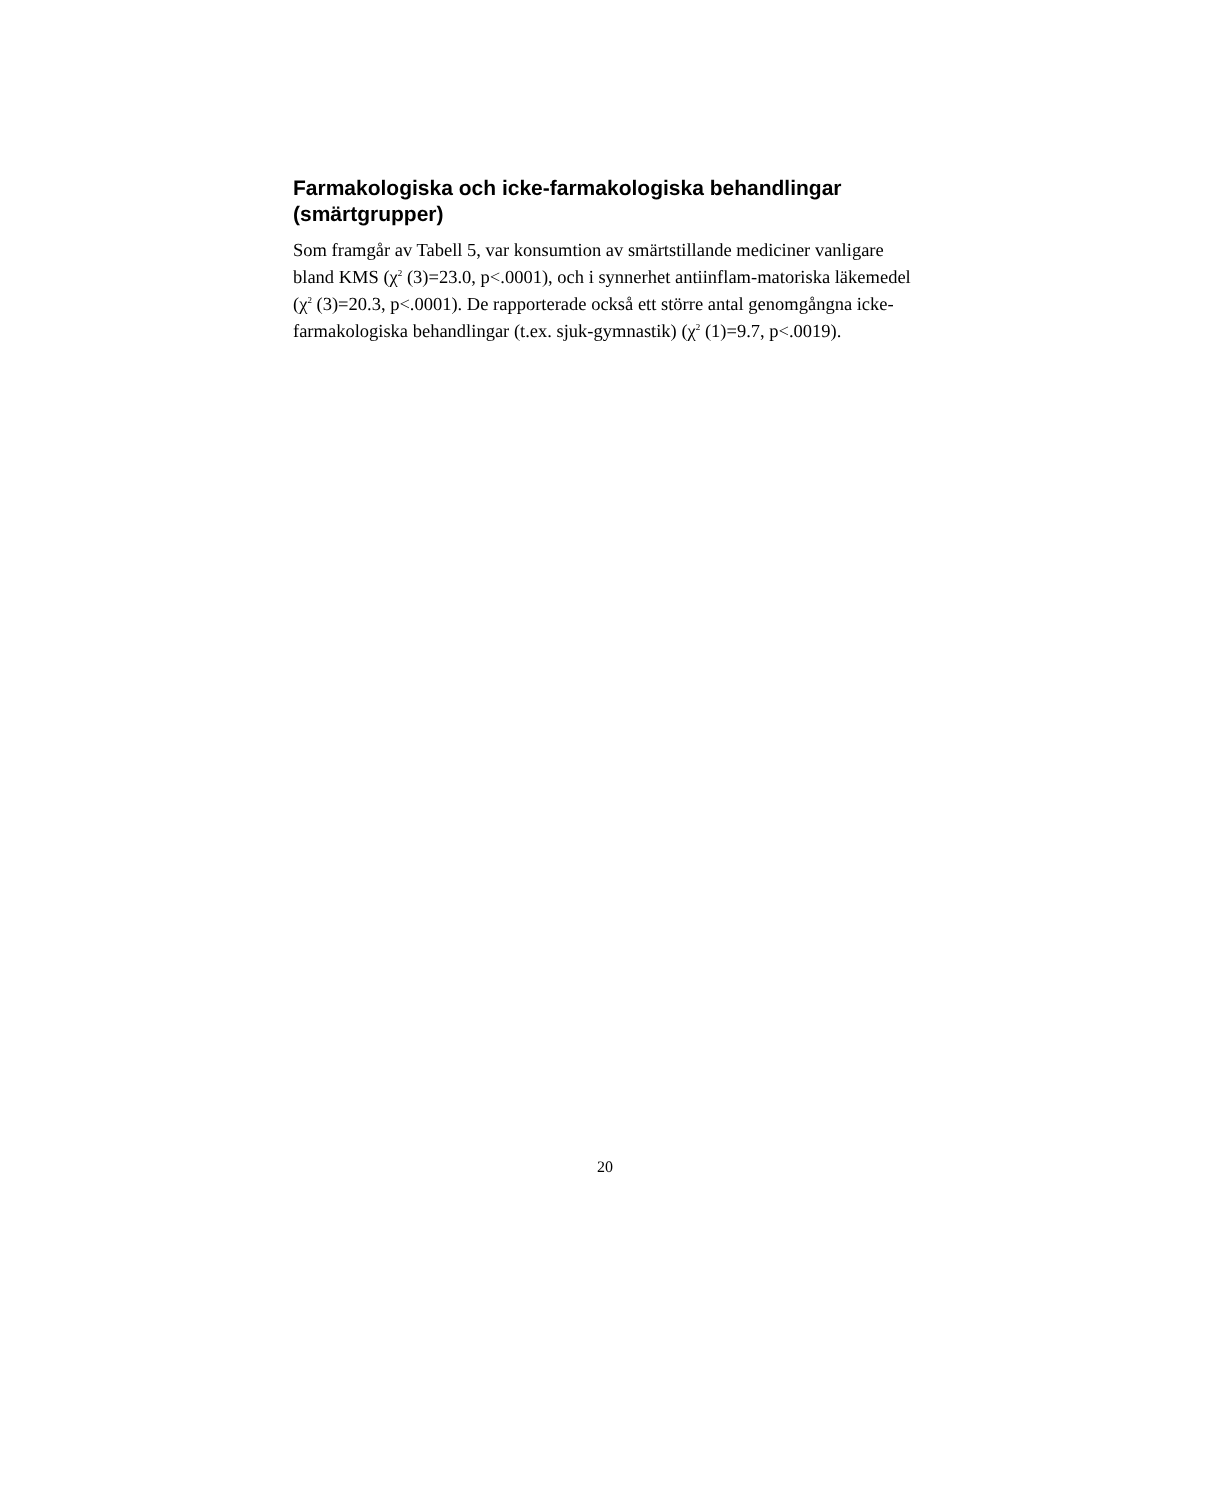Farmakologiska och icke-farmakologiska behandlingar (smärtgrupper)
Som framgår av Tabell 5, var konsumtion av smärtstillande mediciner vanligare bland KMS (χ<sup>2</sup> (3)=23.0, p<.0001), och i synnerhet antiinflam-matoriska läkemedel (χ<sup>2</sup> (3)=20.3, p<.0001). De rapporterade också ett större antal genomgångna icke-farmakologiska behandlingar (t.ex. sjuk-gymnastik) (χ<sup>2</sup> (1)=9.7, p<.0019).
20